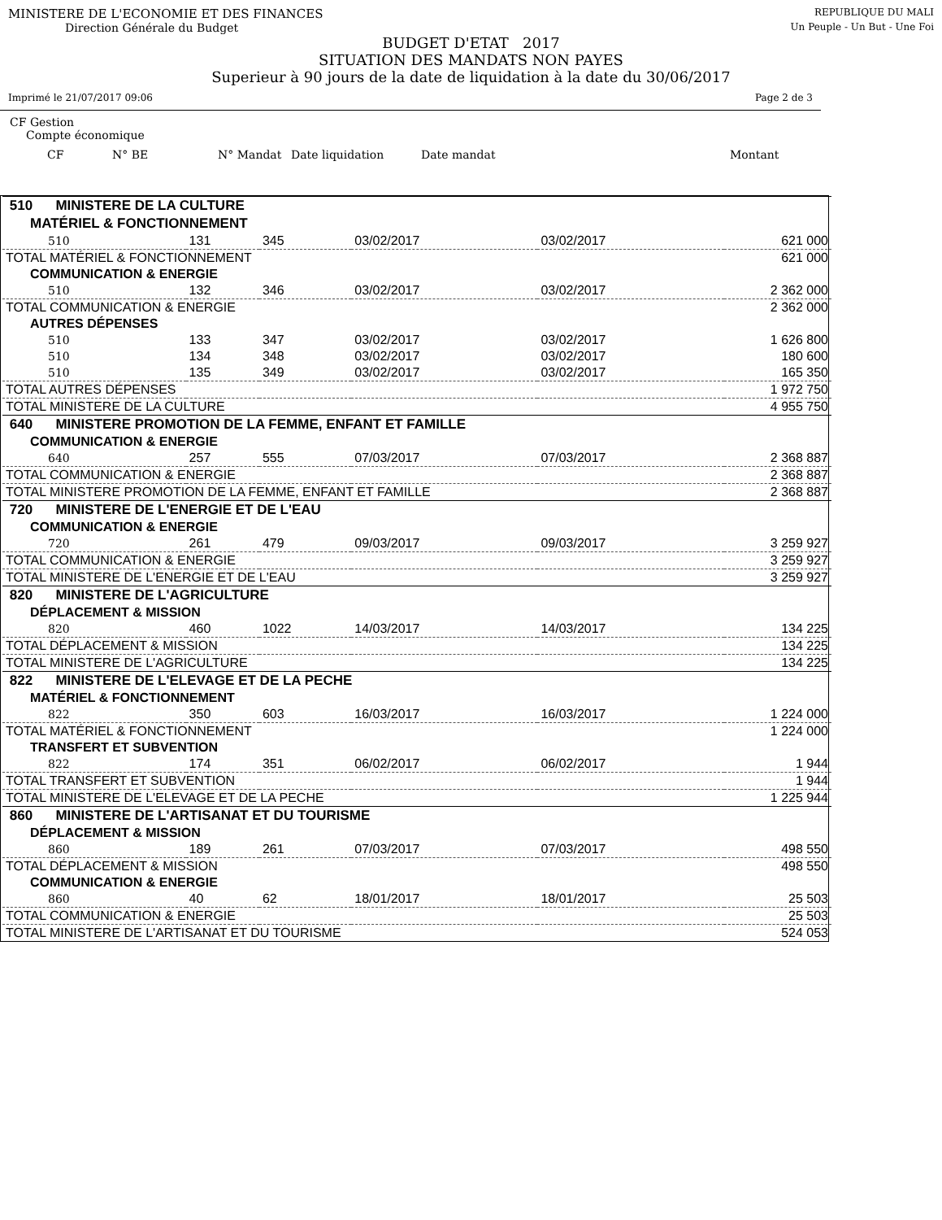MINISTERE DE L'ECONOMIE ET DES FINANCES REPUBLIQUE DU MALI
Direction Générale du Budget Un Peuple - Un But - Une Foi
BUDGET D'ETAT 2017
SITUATION DES MANDATS NON PAYES
Superieur à 90 jours de la date de liquidation à la date du 30/06/2017
Imprimé le 21/07/2017 09:06 Page 2 de 3
CF Gestion
Compte économique
CF N° BE N° Mandat Date liquidation Date mandat Montant
| 510 MINISTERE DE LA CULTURE | | | | | |
| MATÉRIEL & FONCTIONNEMENT | | | | | |
| 510 | 131 | 345 | 03/02/2017 | 03/02/2017 | 621 000 |
| TOTAL MATÉRIEL & FONCTIONNEMENT | | | | | 621 000 |
| COMMUNICATION & ENERGIE | | | | | |
| 510 | 132 | 346 | 03/02/2017 | 03/02/2017 | 2 362 000 |
| TOTAL COMMUNICATION & ENERGIE | | | | | 2 362 000 |
| AUTRES DÉPENSES | | | | | |
| 510 | 133 | 347 | 03/02/2017 | 03/02/2017 | 1 626 800 |
| 510 | 134 | 348 | 03/02/2017 | 03/02/2017 | 180 600 |
| 510 | 135 | 349 | 03/02/2017 | 03/02/2017 | 165 350 |
| TOTAL AUTRES DÉPENSES | | | | | 1 972 750 |
| TOTAL MINISTERE DE LA CULTURE | | | | | 4 955 750 |
| 640 MINISTERE PROMOTION DE LA FEMME, ENFANT ET FAMILLE | | | | | |
| COMMUNICATION & ENERGIE | | | | | |
| 640 | 257 | 555 | 07/03/2017 | 07/03/2017 | 2 368 887 |
| TOTAL COMMUNICATION & ENERGIE | | | | | 2 368 887 |
| TOTAL MINISTERE PROMOTION DE LA FEMME, ENFANT ET FAMILLE | | | | | 2 368 887 |
| 720 MINISTERE DE L'ENERGIE ET DE L'EAU | | | | | |
| COMMUNICATION & ENERGIE | | | | | |
| 720 | 261 | 479 | 09/03/2017 | 09/03/2017 | 3 259 927 |
| TOTAL COMMUNICATION & ENERGIE | | | | | 3 259 927 |
| TOTAL MINISTERE DE L'ENERGIE ET DE L'EAU | | | | | 3 259 927 |
| 820 MINISTERE DE L'AGRICULTURE | | | | | |
| DÉPLACEMENT & MISSION | | | | | |
| 820 | 460 | 1022 | 14/03/2017 | 14/03/2017 | 134 225 |
| TOTAL DÉPLACEMENT & MISSION | | | | | 134 225 |
| TOTAL MINISTERE DE L'AGRICULTURE | | | | | 134 225 |
| 822 MINISTERE DE L'ELEVAGE ET DE LA PECHE | | | | | |
| MATÉRIEL & FONCTIONNEMENT | | | | | |
| 822 | 350 | 603 | 16/03/2017 | 16/03/2017 | 1 224 000 |
| TOTAL MATÉRIEL & FONCTIONNEMENT | | | | | 1 224 000 |
| TRANSFERT ET SUBVENTION | | | | | |
| 822 | 174 | 351 | 06/02/2017 | 06/02/2017 | 1 944 |
| TOTAL TRANSFERT ET SUBVENTION | | | | | 1 944 |
| TOTAL MINISTERE DE L'ELEVAGE ET DE LA PECHE | | | | | 1 225 944 |
| 860 MINISTERE DE L'ARTISANAT ET DU TOURISME | | | | | |
| DÉPLACEMENT & MISSION | | | | | |
| 860 | 189 | 261 | 07/03/2017 | 07/03/2017 | 498 550 |
| TOTAL DÉPLACEMENT & MISSION | | | | | 498 550 |
| COMMUNICATION & ENERGIE | | | | | |
| 860 | 40 | 62 | 18/01/2017 | 18/01/2017 | 25 503 |
| TOTAL COMMUNICATION & ENERGIE | | | | | 25 503 |
| TOTAL MINISTERE DE L'ARTISANAT ET DU TOURISME | | | | | 524 053 |